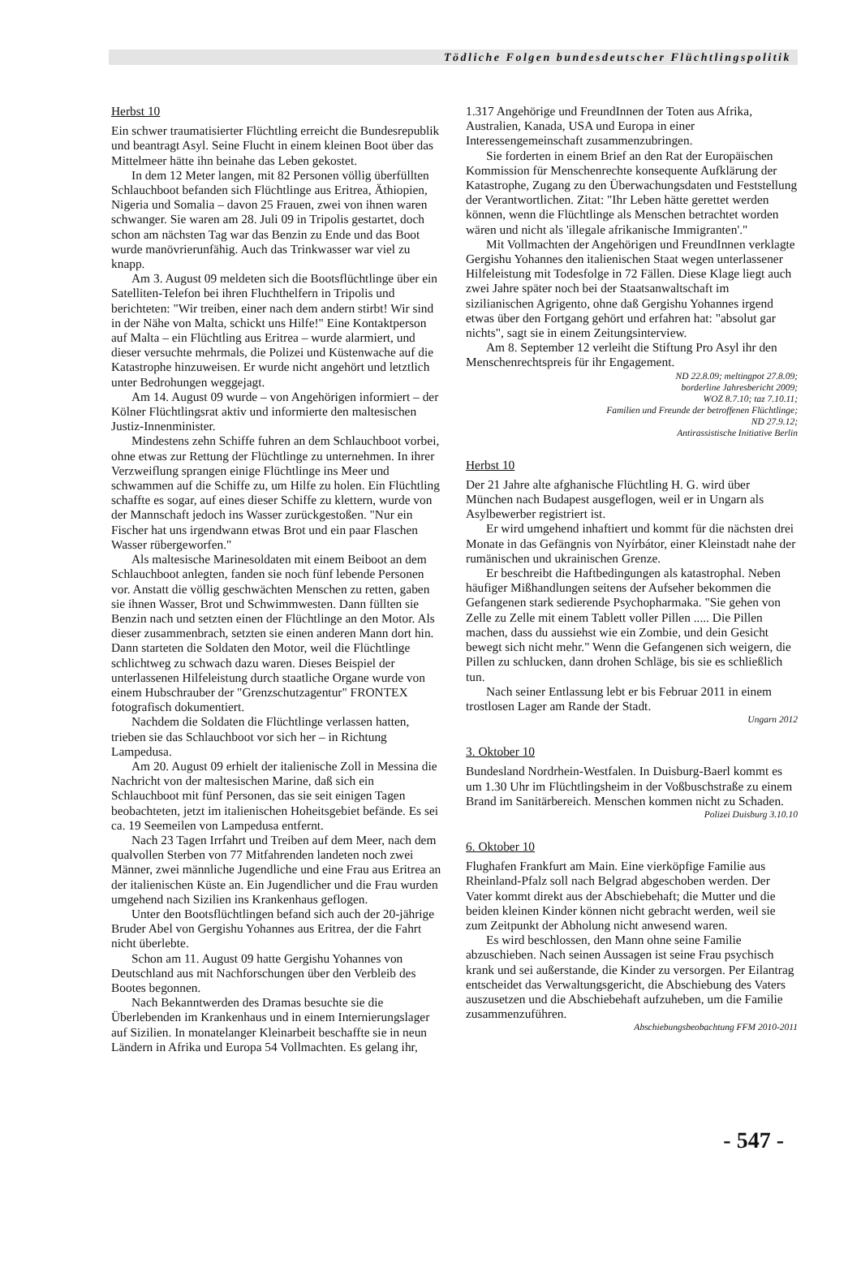Tödliche Folgen bundesdeutscher Flüchtlingspolitik
Herbst 10
Ein schwer traumatisierter Flüchtling erreicht die Bundesrepublik und beantragt Asyl. Seine Flucht in einem kleinen Boot über das Mittelmeer hätte ihn beinahe das Leben gekostet.
In dem 12 Meter langen, mit 82 Personen völlig überfüllten Schlauchboot befanden sich Flüchtlinge aus Eritrea, Äthiopien, Nigeria und Somalia – davon 25 Frauen, zwei von ihnen waren schwanger. Sie waren am 28. Juli 09 in Tripolis gestartet, doch schon am nächsten Tag war das Benzin zu Ende und das Boot wurde manövrierunfähig. Auch das Trinkwasser war viel zu knapp.
Am 3. August 09 meldeten sich die Bootsflüchtlinge über ein Satelliten-Telefon bei ihren Fluchthelfern in Tripolis und berichteten: "Wir treiben, einer nach dem andern stirbt! Wir sind in der Nähe von Malta, schickt uns Hilfe!" Eine Kontaktperson auf Malta – ein Flüchtling aus Eritrea – wurde alarmiert, und dieser versuchte mehrmals, die Polizei und Küstenwache auf die Katastrophe hinzuweisen. Er wurde nicht angehört und letztlich unter Bedrohungen weggejagt.
Am 14. August 09 wurde – von Angehörigen informiert – der Kölner Flüchtlingsrat aktiv und informierte den maltesischen Justiz-Innenminister.
Mindestens zehn Schiffe fuhren an dem Schlauchboot vorbei, ohne etwas zur Rettung der Flüchtlinge zu unternehmen. In ihrer Verzweiflung sprangen einige Flüchtlinge ins Meer und schwammen auf die Schiffe zu, um Hilfe zu holen. Ein Flüchtling schaffte es sogar, auf eines dieser Schiffe zu klettern, wurde von der Mannschaft jedoch ins Wasser zurückgestoßen. "Nur ein Fischer hat uns irgendwann etwas Brot und ein paar Flaschen Wasser rübergeworfen."
Als maltesische Marinesoldaten mit einem Beiboot an dem Schlauchboot anlegten, fanden sie noch fünf lebende Personen vor. Anstatt die völlig geschwächten Menschen zu retten, gaben sie ihnen Wasser, Brot und Schwimmwesten. Dann füllten sie Benzin nach und setzten einen der Flüchtlinge an den Motor. Als dieser zusammenbrach, setzten sie einen anderen Mann dort hin. Dann starteten die Soldaten den Motor, weil die Flüchtlinge schlichtweg zu schwach dazu waren. Dieses Beispiel der unterlassenen Hilfeleistung durch staatliche Organe wurde von einem Hubschrauber der "Grenzschutzagentur" FRONTEX fotografisch dokumentiert.
Nachdem die Soldaten die Flüchtlinge verlassen hatten, trieben sie das Schlauchboot vor sich her – in Richtung Lampedusa.
Am 20. August 09 erhielt der italienische Zoll in Messina die Nachricht von der maltesischen Marine, daß sich ein Schlauchboot mit fünf Personen, das sie seit einigen Tagen beobachteten, jetzt im italienischen Hoheitsgebiet befände. Es sei ca. 19 Seemeilen von Lampedusa entfernt.
Nach 23 Tagen Irrfahrt und Treiben auf dem Meer, nach dem qualvollen Sterben von 77 Mitfahrenden landeten noch zwei Männer, zwei männliche Jugendliche und eine Frau aus Eritrea an der italienischen Küste an. Ein Jugendlicher und die Frau wurden umgehend nach Sizilien ins Krankenhaus geflogen.
Unter den Bootsflüchtlingen befand sich auch der 20-jährige Bruder Abel von Gergishu Yohannes aus Eritrea, der die Fahrt nicht überlebte.
Schon am 11. August 09 hatte Gergishu Yohannes von Deutschland aus mit Nachforschungen über den Verbleib des Bootes begonnen.
Nach Bekanntwerden des Dramas besuchte sie die Überlebenden im Krankenhaus und in einem Internierungslager auf Sizilien. In monatelanger Kleinarbeit beschaffte sie in neun Ländern in Afrika und Europa 54 Vollmachten. Es gelang ihr,
1.317 Angehörige und FreundInnen der Toten aus Afrika, Australien, Kanada, USA und Europa in einer Interessengemeinschaft zusammenzubringen.
Sie forderten in einem Brief an den Rat der Europäischen Kommission für Menschenrechte konsequente Aufklärung der Katastrophe, Zugang zu den Überwachungsdaten und Feststellung der Verantwortlichen. Zitat: "Ihr Leben hätte gerettet werden können, wenn die Flüchtlinge als Menschen betrachtet worden wären und nicht als 'illegale afrikanische Immigranten'."
Mit Vollmachten der Angehörigen und FreundInnen verklagte Gergishu Yohannes den italienischen Staat wegen unterlassener Hilfeleistung mit Todesfolge in 72 Fällen. Diese Klage liegt auch zwei Jahre später noch bei der Staatsanwaltschaft im sizilianischen Agrigento, ohne daß Gergishu Yohannes irgend etwas über den Fortgang gehört und erfahren hat: "absolut gar nichts", sagt sie in einem Zeitungsinterview.
Am 8. September 12 verleiht die Stiftung Pro Asyl ihr den Menschenrechtspreis für ihr Engagement.
ND 22.8.09; meltingpot 27.8.09;
borderline Jahresbericht 2009;
WOZ 8.7.10; taz 7.10.11;
Familien und Freunde der betroffenen Flüchtlinge;
ND 27.9.12;
Antirassistische Initiative Berlin
Herbst 10
Der 21 Jahre alte afghanische Flüchtling H. G. wird über München nach Budapest ausgeflogen, weil er in Ungarn als Asylbewerber registriert ist.
Er wird umgehend inhaftiert und kommt für die nächsten drei Monate in das Gefängnis von Nyírbátor, einer Kleinstadt nahe der rumänischen und ukrainischen Grenze.
Er beschreibt die Haftbedingungen als katastrophal. Neben häufiger Mißhandlungen seitens der Aufseher bekommen die Gefangenen stark sedierende Psychopharmaka. "Sie gehen von Zelle zu Zelle mit einem Tablett voller Pillen ..... Die Pillen machen, dass du aussiehst wie ein Zombie, und dein Gesicht bewegt sich nicht mehr." Wenn die Gefangenen sich weigern, die Pillen zu schlucken, dann drohen Schläge, bis sie es schließlich tun.
Nach seiner Entlassung lebt er bis Februar 2011 in einem trostlosen Lager am Rande der Stadt.
Ungarn 2012
3. Oktober 10
Bundesland Nordrhein-Westfalen. In Duisburg-Baerl kommt es um 1.30 Uhr im Flüchtlingsheim in der Voßbuschstraße zu einem Brand im Sanitärbereich. Menschen kommen nicht zu Schaden.
Polizei Duisburg 3.10.10
6. Oktober 10
Flughafen Frankfurt am Main. Eine vierköpfige Familie aus Rheinland-Pfalz soll nach Belgrad abgeschoben werden. Der Vater kommt direkt aus der Abschiebehaft; die Mutter und die beiden kleinen Kinder können nicht gebracht werden, weil sie zum Zeitpunkt der Abholung nicht anwesend waren.
Es wird beschlossen, den Mann ohne seine Familie abzuschieben. Nach seinen Aussagen ist seine Frau psychisch krank und sei außerstande, die Kinder zu versorgen. Per Eilantrag entscheidet das Verwaltungsgericht, die Abschiebung des Vaters auszusetzen und die Abschiebehaft aufzuheben, um die Familie zusammenzuführen.
Abschiebungsbeobachtung FFM 2010-2011
- 547 -